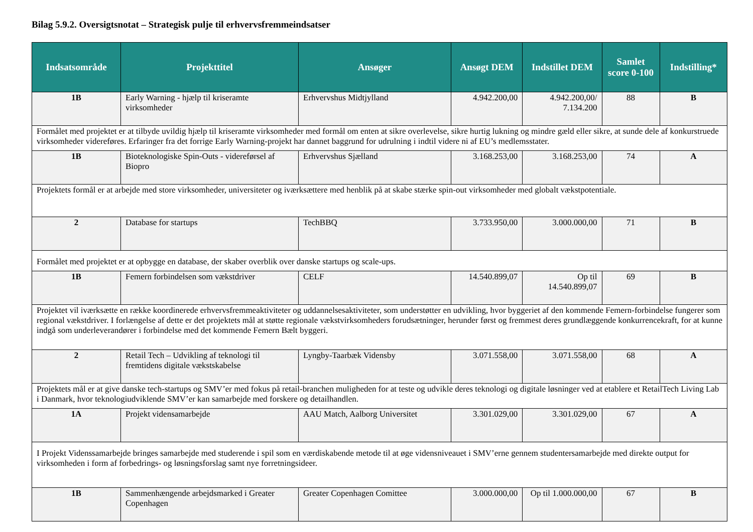Bilag 5.9.2. Oversigtsnotat – Strategisk pulje til erhvervsfremmeindsatser
| Indsatsområde | Projekttitel | Ansøger | Ansøgt DEM | Indstillet DEM | Samlet score 0-100 | Indstilling* |
| --- | --- | --- | --- | --- | --- | --- |
| 1B | Early Warning - hjælp til kriseramte virksomheder | Erhvervshus Midtjylland | 4.942.200,00 | 4.942.200,00/ 7.134.200 | 88 | B |
| Formålet med projektet er at tilbyde uvildig hjælp til kriseramte virksomheder med formål om enten at sikre overlevelse, sikre hurtig lukning og mindre gæld eller sikre, at sunde dele af konkurstruede virksomheder videreføres. Erfaringer fra det forrige Early Warning-projekt har dannet baggrund for udrulning i indtil videre ni af EU’s medlemsstater. | | | | | | |
| 1B | Bioteknologiske Spin-Outs - videreførsel af Biopro | Erhvervshus Sjælland | 3.168.253,00 | 3.168.253,00 | 74 | A |
| Projektets formål er at arbejde med store virksomheder, universiteter og iværksættere med henblik på at skabe stærke spin-out virksomheder med globalt vækstpotentiale. | | | | | | |
| 2 | Database for startups | TechBBQ | 3.733.950,00 | 3.000.000,00 | 71 | B |
| Formålet med projektet er at opbygge en database, der skaber overblik over danske startups og scale-ups. | | | | | | |
| 1B | Femern forbindelsen som vækstdriver | CELF | 14.540.899,07 | Op til 14.540.899,07 | 69 | B |
| Projektet vil iværksætte en række koordinerede erhvervsfremmeaktiviteter og uddannelsesaktiviteter, som understøtter en udvikling, hvor byggeriet af den kommende Femern-forbindelse fungerer som regional vækstdriver. I forlængelse af dette er det projektets mål at støtte regionale vækstvirksomheders forudsætninger, herunder først og fremmest deres grundlæggende konkurrencekraft, for at kunne indgå som underleverandører i forbindelse med det kommende Femern Bælt byggeri. | | | | | | |
| 2 | Retail Tech – Udvikling af teknologi til fremtidens digitale vækstskabelse | Lyngby-Taarbæk Vidensby | 3.071.558,00 | 3.071.558,00 | 68 | A |
| Projektets mål er at give danske tech-startups og SMV’er med fokus på retail-branchen muligheden for at teste og udvikle deres teknologi og digitale løsninger ved at etablere et RetailTech Living Lab i Danmark, hvor teknologiudviklende SMV’er kan samarbejde med forskere og detailhandlen. | | | | | | |
| 1A | Projekt vidensamarbejde | AAU Match, Aalborg Universitet | 3.301.029,00 | 3.301.029,00 | 67 | A |
| I Projekt Videnssamarbejde bringes samarbejde med studerende i spil som en værdiskabende metode til at øge vidensniveauet i SMV’erne gennem studentersamarbejde med direkte output for virksomheden i form af forbedrings- og løsningsforslag samt nye forretningsideer. | | | | | | |
| 1B | Sammenhængende arbejdsmarked i Greater Copenhagen | Greater Copenhagen Comittee | 3.000.000,00 | Op til 1.000.000,00 | 67 | B |